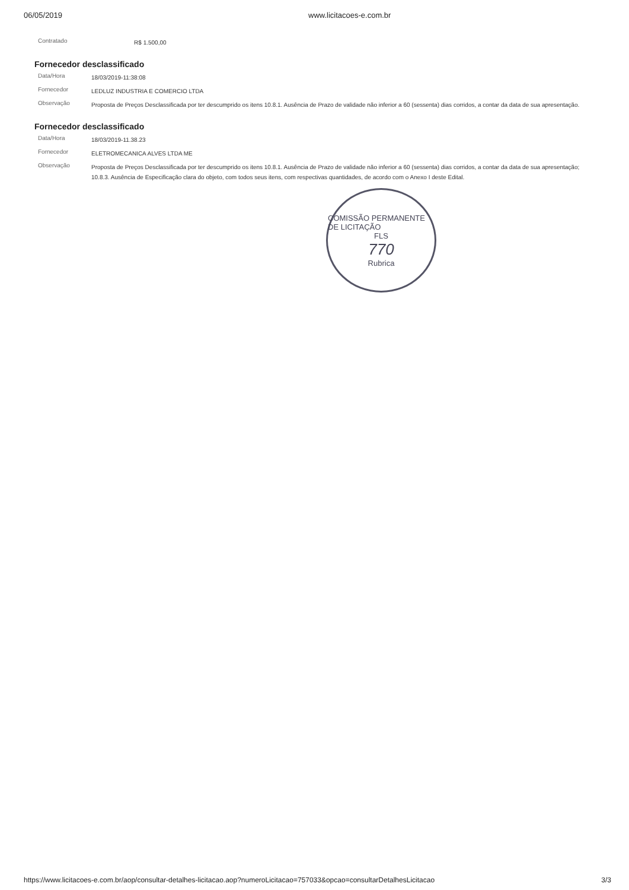06/05/2019 www.licitacoes-e.com.br
Contratado
R$ 1.500,00
Fornecedor desclassificado
Data/Hora
18/03/2019-11:38:08
Fornecedor
LEDLUZ INDUSTRIA E COMERCIO LTDA
Observação
Proposta de Preços Desclassificada por ter descumprido os itens 10.8.1. Ausência de Prazo de validade não inferior a 60 (sessenta) dias corridos, a contar da data de sua apresentação.
Fornecedor desclassificado
Data/Hora
18/03/2019-11.38.23
Fornecedor
ELETROMECANICA ALVES LTDA ME
Observação
Proposta de Preços Desclassificada por ter descumprido os itens 10.8.1. Ausência de Prazo de validade não inferior a 60 (sessenta) dias corridos, a contar da data de sua apresentação; 10.8.3. Ausência de Especificação clara do objeto, com todos seus itens, com respectivas quantidades, de acordo com o Anexo I deste Edital.
COMISSÃO PERMANENTE DE LICITAÇÃO
FLS
770
Rubrica
https://www.licitacoes-e.com.br/aop/consultar-detalhes-licitacao.aop?numeroLicitacao=757033&opcao=consultarDetalhesLicitacao
3/3